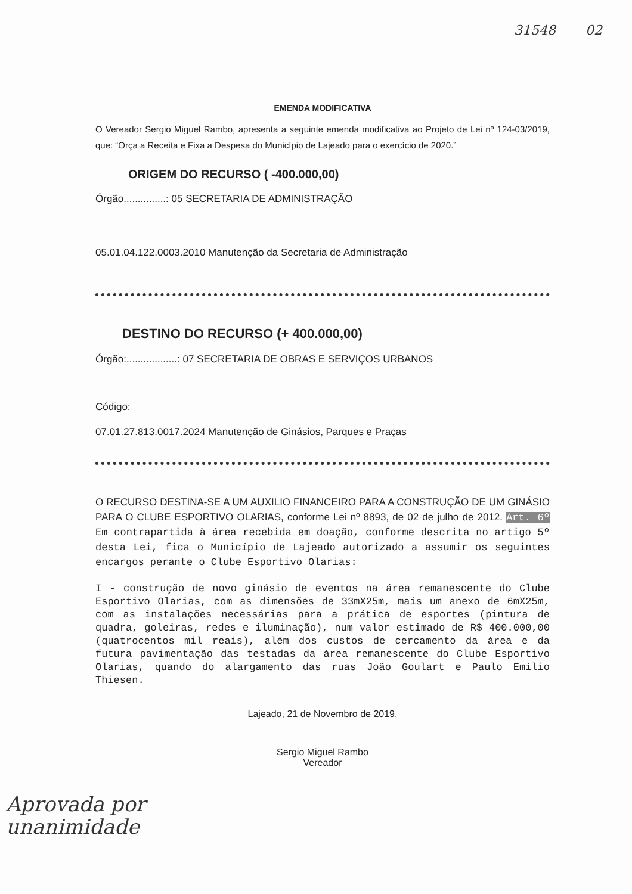31548 02
EMENDA MODIFICATIVA
O Vereador Sergio Miguel Rambo, apresenta a seguinte emenda modificativa ao Projeto de Lei nº 124-03/2019, que: “Orça a Receita e Fixa a Despesa do Município de Lajeado para o exercício de 2020.”
ORIGEM DO RECURSO ( -400.000,00)
Órgão...............: 05 SECRETARIA DE ADMINISTRAÇÃO
05.01.04.122.0003.2010 Manutenção da Secretaria de Administração
DESTINO DO RECURSO (+ 400.000,00)
Órgão:..................: 07 SECRETARIA DE OBRAS E SERVIÇOS URBANOS
Código:
07.01.27.813.0017.2024 Manutenção de Ginásios, Parques e Praças
O RECURSO DESTINA-SE A UM AUXILIO FINANCEIRO PARA A CONSTRUÇÃO DE UM GINÁSIO PARA O CLUBE ESPORTIVO OLARIAS, conforme Lei nº 8893, de 02 de julho de 2012. Art. 6º Em contrapartida à área recebida em doação, conforme descrita no artigo 5º desta Lei, fica o Município de Lajeado autorizado a assumir os seguintes encargos perante o Clube Esportivo Olarias:
I - construção de novo ginásio de eventos na área remanescente do Clube Esportivo Olarias, com as dimensões de 33mX25m, mais um anexo de 6mX25m, com as instalações necessárias para a prática de esportes (pintura de quadra, goleiras, redes e iluminação), num valor estimado de R$ 400.000,00 (quatrocentos mil reais), além dos custos de cercamento da área e da futura pavimentação das testadas da área remanescente do Clube Esportivo Olarias, quando do alargamento das ruas João Goulart e Paulo Emílio Thiesen.
Lajeado, 21 de Novembro de 2019.
Sergio Miguel Rambo
Vereador
Aprovada por
unanimidade